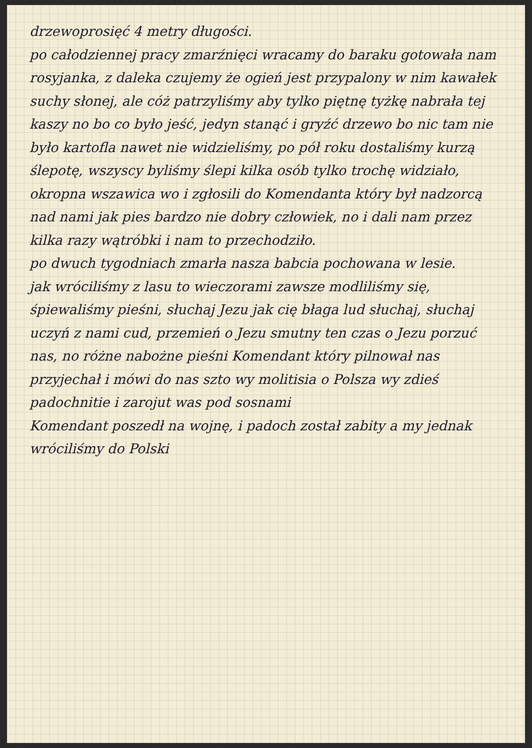drzewoprosięć 4 metry długości.
po całodziennej pracy zmarźnięci wracamy do baraku gotowała nam rosyjanka, z daleka czujemy że ogień jest przypalony w nim kawałek suchy słonej, ale cóż patrzyliśmy aby tylko piętnę tyżkę nabrała tej kaszy no bo co było jeść, jedyn stanąć i gryźć drzewo bo nic tam nie było kartofla nawet nie widzieliśmy, po pół roku dostaliśmy kurzą ślepotę, wszyscy byliśmy ślepi kilka osób tylko trochę widziało, okropna wszawica wo i zgłosili do Komendanta który był nadzorcą nad nami jak pies bardzo nie dobry człowiek, no i dali nam przez kilka razy wątróbki i nam to przechodziło.
po dwuch tygodniach zmarła nasza babcia pochowana w lesie.
jak wróciliśmy z lasu to wieczorami zawsze modliliśmy się, śpiewaliśmy pieśni, słuchaj Jezu jak cię błaga lud słuchaj, słuchaj uczyń z nami cud, przemień o Jezu smutny ten czas o Jezu porzuć nas, no różne nabożne pieśni Komendant który pilnował nas przyjechał i mówi do nas szto wy molitisia o Polsza wy zdieś padochnitie i zarojut was pod sosnami
Komendant poszedł na wojnę, i padoch został zabity a my jednak wróciliśmy do Polski